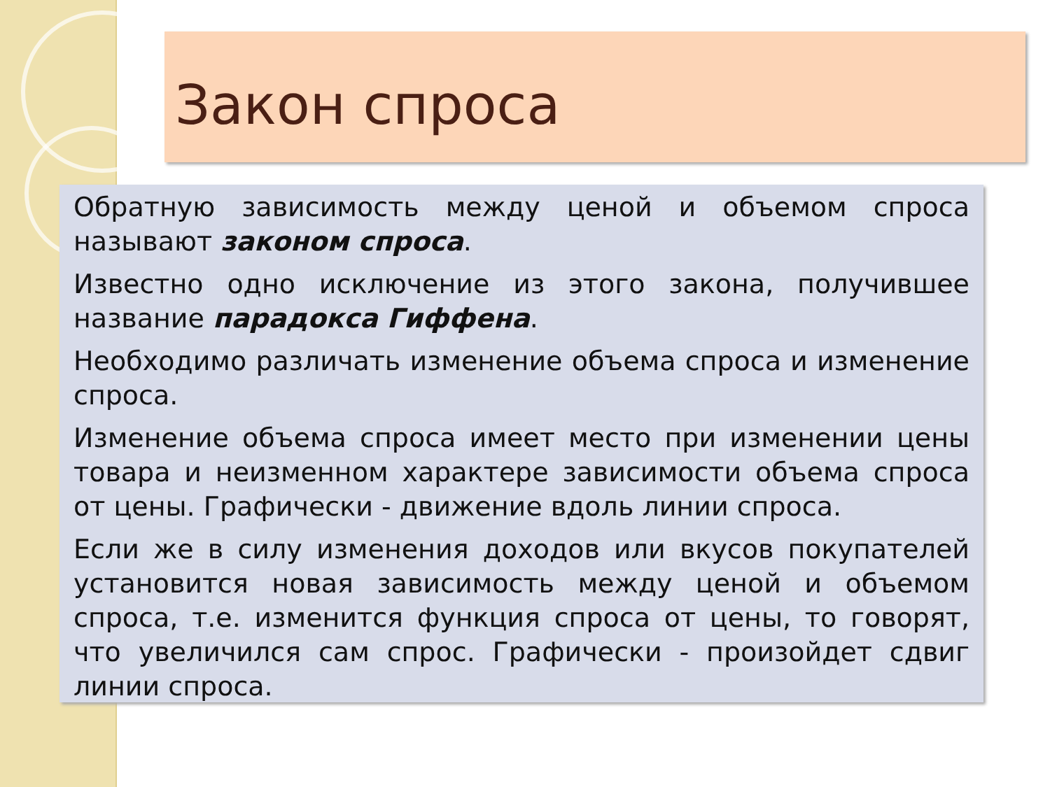Закон спроса
Обратную зависимость между ценой и объемом спроса называют законом спроса.
Известно одно исключение из этого закона, получившее название парадокса Гиффена.
Необходимо различать изменение объема спроса и изменение спроса.
Изменение объема спроса имеет место при изменении цены товара и неизменном характере зависимости объема спроса от цены. Графически - движение вдоль линии спроса.
Если же в силу изменения доходов или вкусов покупателей установится новая зависимость между ценой и объемом спроса, т.е. изменится функция спроса от цены, то говорят, что увеличился сам спрос. Графически - произойдет сдвиг линии спроса.